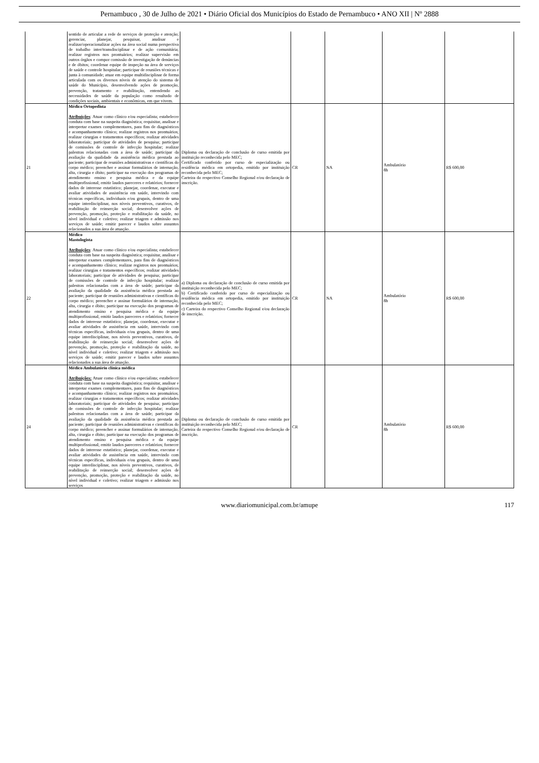Pernambuco , 30 de Julho de 2021 • Diário Oficial dos Municípios do Estado de Pernambuco • ANO XII | Nº 2888
| | sentido de articular a rede de serviços de proteção e atenção; gerenciar, planejar, pesquisar, analisar e realizar/operacionalizar ações na área social numa perspectiva de trabalho inter/transdisciplinar e de ação comunitária; realizar registros nos prontuários; realizar supervisão em outros órgãos e compor comissão de investigação de denúncias e de óbitos; coordenar equipe de inspeção na área de serviços de saúde e controle hospitalar; participar de reuniões técnicas e junta à comunidade; atuar em equipe multidisciplinar de forma articulada com os diversos níveis de atenção do sistema de saúde do Município, desenvolvendo ações de promoção, prevenção, tratamento e reabilitação, entendendo as necessidades de saúde da população como resultado de condições sociais, ambientais e econômicas, em que vivem. | | | | | |
| 21 | Médico Ortopedista Atribuições : Atuar como clínico e/ou especialista; estabelecer conduta com base na suspeita diagnóstica; requisitar, analisar e interpretar exames complementares, para fins de diagnósticos e acompanhamento clínico; realizar registros nos prontuários; realizar cirurgias e tratamentos específicos; realizar atividades laboratoriais; participar de atividades de pesquisa; participar de comissões de controle de infecção hospitalar; realizar palestras relacionadas com a área de saúde; participar da avaliação da qualidade da assistência médica prestada ao paciente; participar de reuniões administrativas e científicas do corpo médico; preencher e assinar formulários de internação, alta, cirurgia e óbito; participar na execução dos programas de atendimento ensino e pesquisa médica e da equipe multiprofissional; emitir laudos pareceres e relatórios; fornecer dados de interesse estatístico; planejar, coordenar, executar e avaliar atividades de assistência em saúde, intervindo com técnicas específicas, individuais e/ou grupais, dentro de uma equipe interdisciplinar, nos níveis preventivos, curativos, de reabilitação de reinserção social; desenvolver ações de prevenção, promoção, proteção e reabilitação da saúde, no nível individual e coletivo; realizar triagem e admissão nos serviços de saúde; emitir parecer e laudos sobre assuntos relacionados a sua área de atuação. | Diploma ou declaração de conclusão de curso emitida por instituição reconhecida pelo MEC; Certificado conferido por curso de especialização ou residência médica em ortopedia, emitido por instituição reconhecida pelo MEC; Carteira do respectivo Conselho Regional e/ou declaração de inscrição. | CR | NA | Ambulatório 8h | R$ 600,00 |
| 22 | Médico Mastologista Atribuições : Atuar como clínico e/ou especialista; estabelecer conduta com base na suspeita diagnóstica; requisitar, analisar e interpretar exames complementares, para fins de diagnósticos e acompanhamento clínico; realizar registros nos prontuários; realizar cirurgias e tratamentos específicos; realizar atividades laboratoriais; participar de atividades de pesquisa; participar de comissões de controle de infecção hospitalar; realizar palestras relacionadas com a área de saúde; participar da avaliação da qualidade da assistência médica prestada ao paciente; participar de reuniões administrativas e científicas do corpo médico; preencher e assinar formulários de internação, alta, cirurgia e óbito; participar na execução dos programas de atendimento ensino e pesquisa médica e da equipe multiprofissional; emitir laudos pareceres e relatórios; fornecer dados de interesse estatístico; planejar, coordenar, executar e avaliar atividades de assistência em saúde, intervindo com técnicas específicas, individuais e/ou grupais, dentro de uma equipe interdisciplinar, nos níveis preventivos, curativos, de reabilitação de reinserção social; desenvolver ações de prevenção, promoção, proteção e reabilitação da saúde, no nível individual e coletivo; realizar triagem e admissão nos serviços de saúde; emitir parecer e laudos sobre assuntos relacionados a sua área de atuação. | a) Diploma ou declaração de conclusão de curso emitida por instituição reconhecida pelo MEC; b) Certificado conferido por curso de especialização ou residência médica em ortopedia, emitido por instituição reconhecida pelo MEC; c) Carteira do respectivo Conselho Regional e/ou declaração de inscrição. | CR | NA | Ambulatório 8h | R$ 600,00 |
| 24 | Médico Ambulatório clínica médica Atribuições: Atuar como clínico e/ou especialista; estabelecer conduta com base na suspeita diagnóstica; requisitar, analisar e interpretar exames complementares, para fins de diagnósticos e acompanhamento clínico; realizar registros nos prontuários; realizar cirurgias e tratamentos específicos; realizar atividades laboratoriais; participar de atividades de pesquisa; participar de comissões de controle de infecção hospitalar; realizar palestras relacionadas com a área de saúde; participar da avaliação da qualidade da assistência médica prestada ao paciente; participar de reuniões administrativas e científicas do corpo médico; preencher e assinar formulários de internação, alta, cirurgia e óbito; participar na execução dos programas de atendimento ensino e pesquisa médica e da equipe multiprofissional; emitir laudos pareceres e relatórios; fornecer dados de interesse estatístico; planejar, coordenar, executar e avaliar atividades de assistência em saúde, intervindo com técnicas específicas, individuais e/ou grupais, dentro de uma equipe interdisciplinar, nos níveis preventivos, curativos, de reabilitação de reinserção social; desenvolver ações de prevenção, promoção, proteção e reabilitação da saúde, no nível individual e coletivo; realizar triagem e admissão nos serviços | Diploma ou declaração de conclusão de curso emitida por instituição reconhecida pelo MEC; Carteira do respectivo Conselho Regional e/ou declaração de inscrição. | CR | | Ambulatório 8h | R$ 600,00 |
www.diariomunicipal.com.br/amupe 117